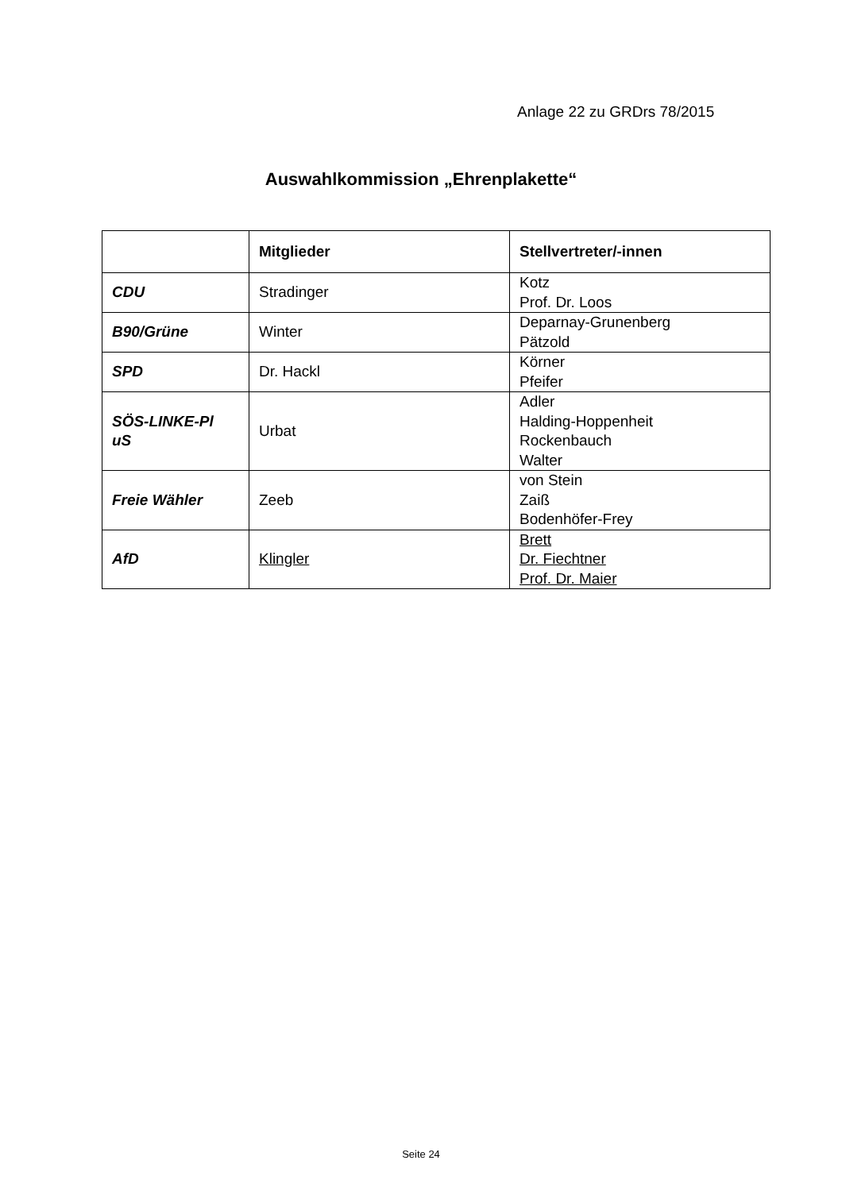Anlage 22 zu GRDrs 78/2015
Auswahlkommission „Ehrenplakette“
| | Mitglieder | Stellvertreter/-innen |
| --- | --- | --- |
| CDU | Stradinger | Kotz Prof. Dr. Loos |
| B90/Grüne | Winter | Deparnay-Grunenberg Pätzold |
| SPD | Dr. Hackl | Körner Pfeifer |
| SÖS-LINKE-Pl uS | Urbat | Adler Halding-Hoppenheit Rockenbauch Walter |
| Freie Wähler | Zeeb | von Stein Zaiß Bodenhöfer-Frey |
| AfD | Klingler | Brett Dr. Fiechtner Prof. Dr. Maier |
Seite 24